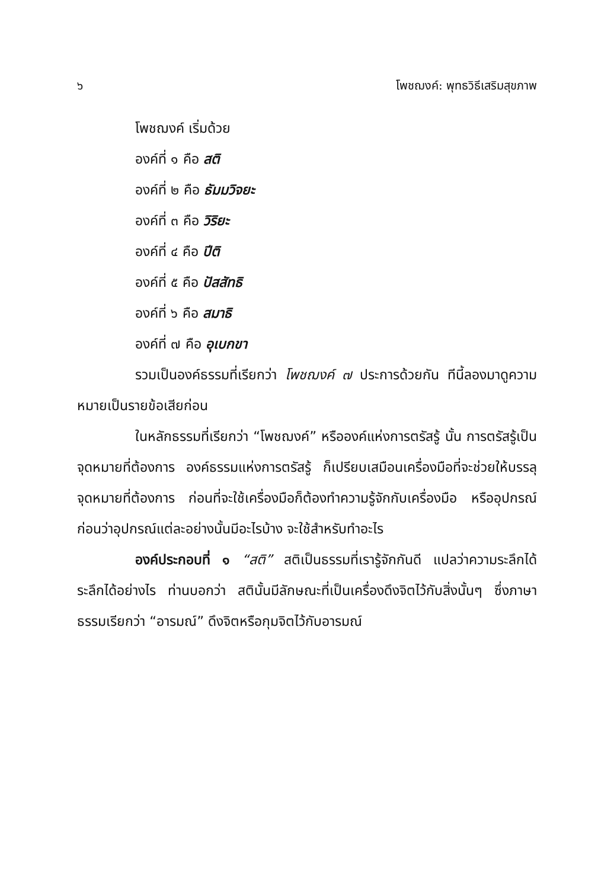๖ โพชฌงค์: พุทธวิธีเสริมสุขภาพ
โพชฌงค์ เริ่มด้วย
องค์ที่ ๑ คือ สติ
องค์ที่ ๒ คือ ธัมมวิจยะ
องค์ที่ ๓ คือ วิริยะ
องค์ที่ ๔ คือ ปีติ
องค์ที่ ๕ คือ ปัสสัทธิ
องค์ที่ ๖ คือ สมาธิ
องค์ที่ ๗ คือ อุเบกขา
รวมเป็นองค์ธรรมที่เรียกว่า โพชฌงค์ ๗ ประการด้วยกัน ทีนี้ลองมาดูความหมายเป็นรายข้อเสียก่อน
ในหลักธรรมที่เรียกว่า “โพชฌงค์” หรือองค์แห่งการตรัสรู้ นั้น การตรัสรู้เป็นจุดหมายที่ต้องการ องค์ธรรมแห่งการตรัสรู้ ก็เปรียบเสมือนเครื่องมือที่จะช่วยให้บรรลุจุดหมายที่ต้องการ ก่อนที่จะใช้เครื่องมือก็ต้องทำความรู้จักกับเครื่องมือ หรืออุปกรณ์ก่อนว่าอุปกรณ์แต่ละอย่างนั้นมีอะไรบ้าง จะใช้สำหรับทำอะไร
องค์ประกอบที่ ๑ “สติ” สติเป็นธรรมที่เรารู้จักกันดี แปลว่าความระลึกได้ ระลึกได้อย่างไร ท่านบอกว่า สตินั้นมีลักษณะที่เป็นเครื่องดึงจิตไว้กับสิ่งนั้นๆ ซึ่งภาษาธรรมเรียกว่า “อารมณ์” ดึงจิตหรือกุมจิตไว้กับอารมณ์